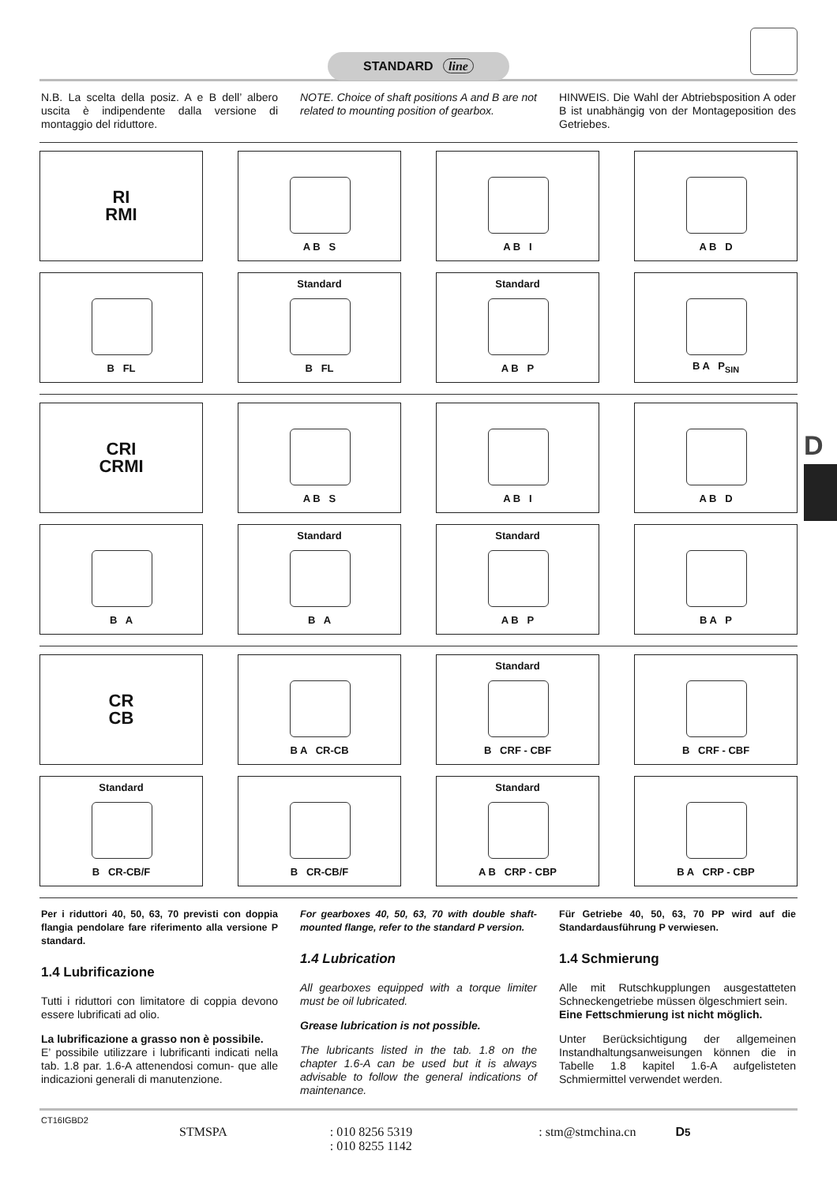STANDARD line
N.B. La scelta della posiz. A e B dell’ albero uscita è indipendente dalla versione di montaggio del riduttore.
NOTE. Choice of shaft positions A and B are not related to mounting position of gearbox.
HINWEIS. Die Wahl der Abtriebsposition A oder B ist unabhängig von der Montageposition des Getriebes.
RI
RMI
A B S
A B I
A B D
B FL
Standard
B FL
Standard
A B P
B A P<sub>SIN</sub>
CRI
CRMI
A B S
A B I
A B D
B A
Standard
B A
Standard
A B P
B A P
CR
CB
B A CR-CB
Standard
B CRF - CBF
B CRF - CBF
Standard
B CR-CB/F
B CR-CB/F
Standard
A B CRP - CBP
B A CRP - CBP
Per i riduttori 40, 50, 63, 70 previsti con doppia flangia pendolare fare riferimento alla versione P standard.
1.4 Lubrificazione
Tutti i riduttori con limitatore di coppia devono essere lubrificati ad olio.
La lubrificazione a grasso non è possibile.
E’ possibile utilizzare i lubrificanti indicati nella tab. 1.8 par. 1.6-A attenendosi comun- que alle indicazioni generali di manutenzione.
For gearboxes 40, 50, 63, 70 with double shaft-mounted flange, refer to the standard P version.
1.4 Lubrication
All gearboxes equipped with a torque limiter must be oil lubricated.
Grease lubrication is not possible.
The lubricants listed in the tab. 1.8 on the chapter 1.6-A can be used but it is always advisable to follow the general indications of maintenance.
Für Getriebe 40, 50, 63, 70 PP wird auf die Standardausführung P verwiesen.
1.4 Schmierung
Alle mit Rutschkupplungen ausgestatteten Schneckengetriebe müssen ölgeschmiert sein.
Eine Fettschmierung ist nicht möglich.
Unter Berücksichtigung der allgemeinen Instandhaltungsanweisungen können die in Tabelle 1.8 kapitel 1.6-A aufgelisteten Schmiermittel verwendet werden.
CT16IGBD2
STMSPA: 010 8256 5319
: 010 8255 1142: stm@stmchina.cn D5
D